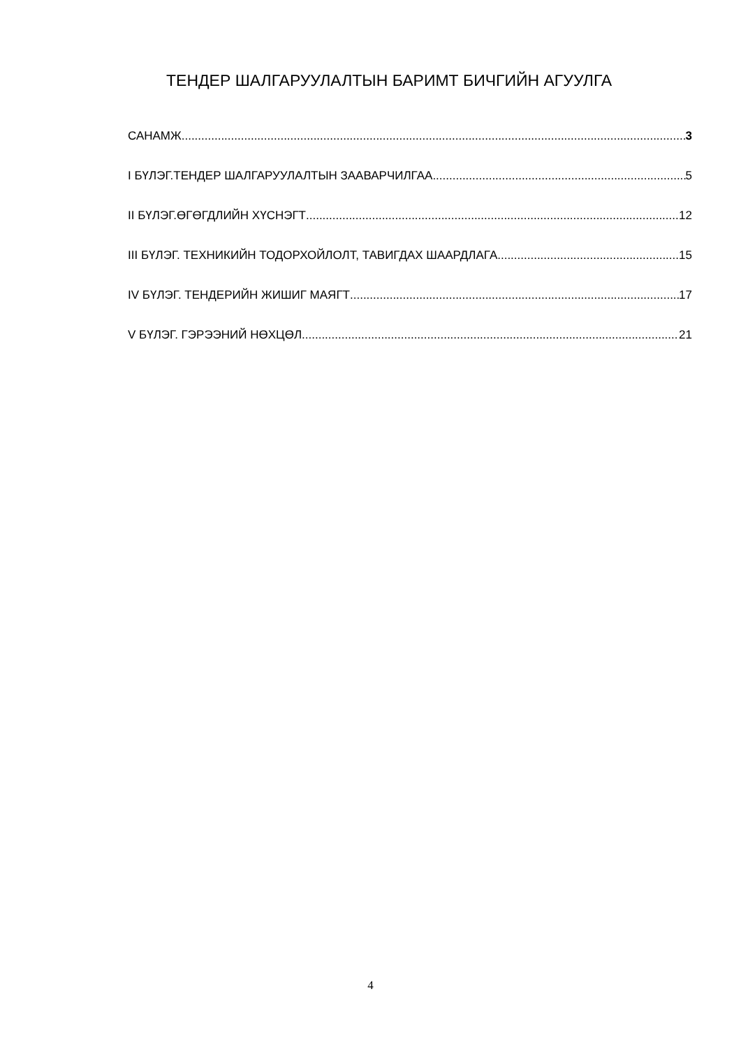ТЕНДЕР ШАЛГАРУУЛАЛТЫН БАРИМТ БИЧГИЙН АГУУЛГА
САНАМЖ 3
I БҮЛЭГ.ТЕНДЕР ШАЛГАРУУЛАЛТЫН ЗААВАРЧИЛГАА 5
II БҮЛЭГ.ӨГӨГДЛИЙН ХҮСНЭГТ 12
III БҮЛЭГ. ТЕХНИКИЙН ТОДОРХОЙЛОЛТ, ТАВИГДАХ ШААРДЛАГА 15
IV БҮЛЭГ. ТЕНДЕРИЙН ЖИШИГ МАЯГТ 17
V БҮЛЭГ. ГЭРЭЭНИЙ НӨХЦӨЛ 21
4